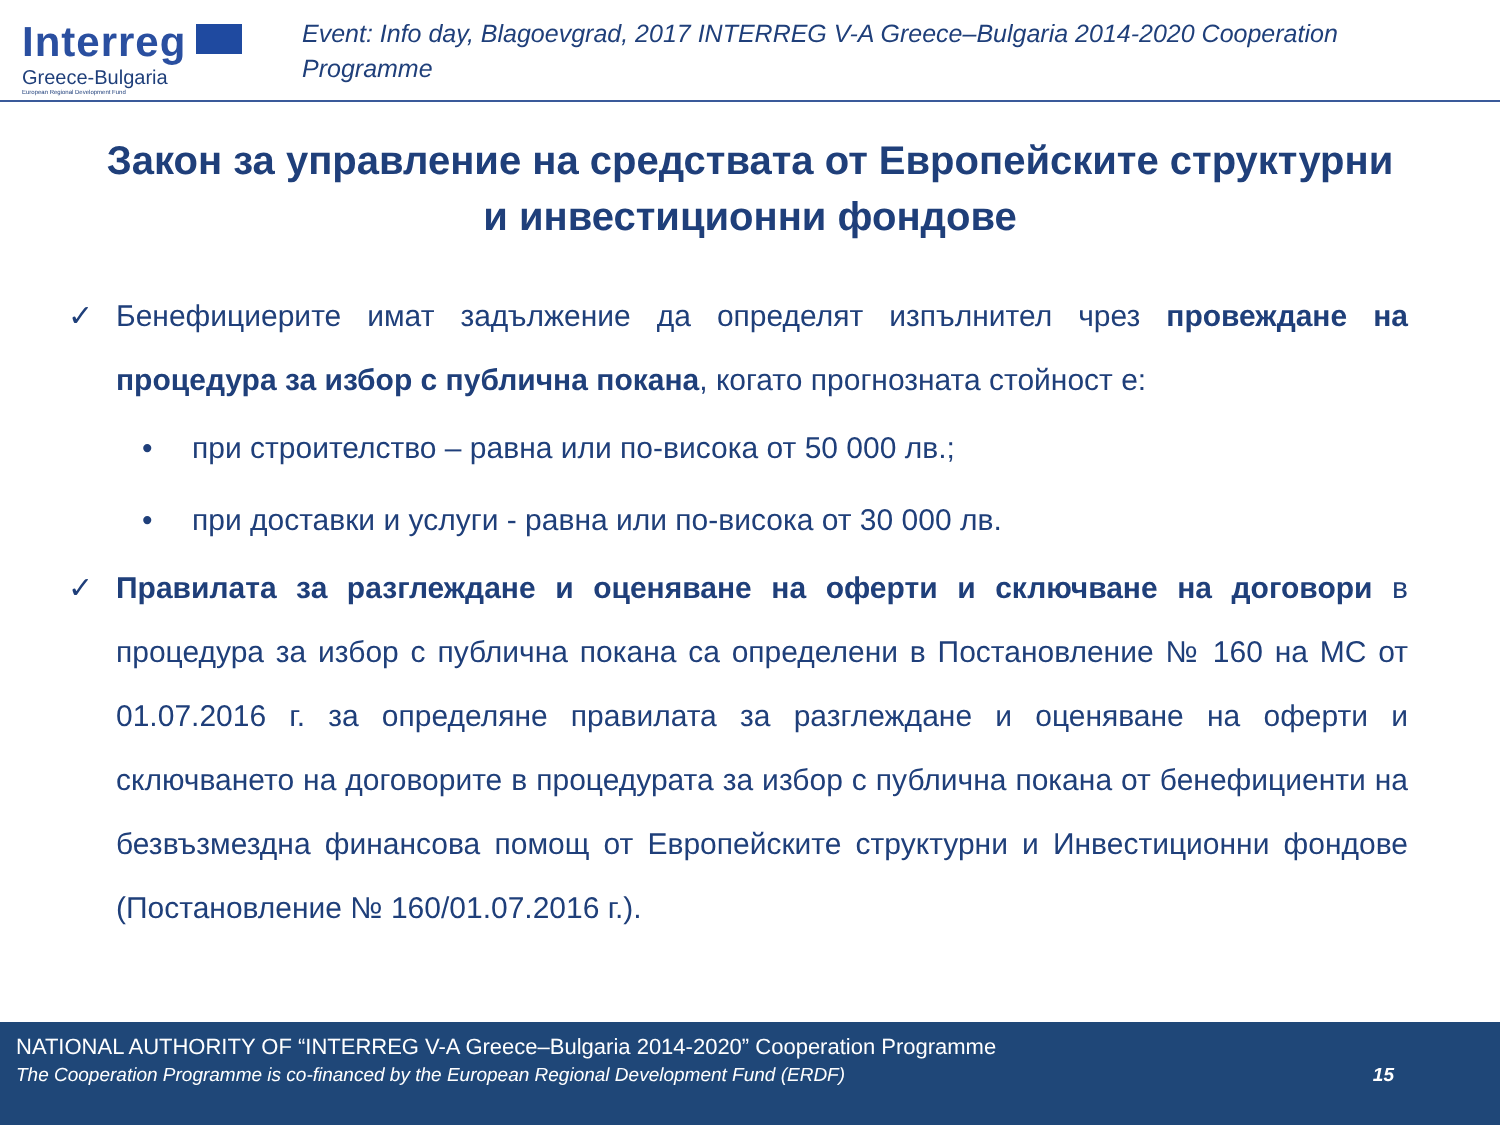Interreg
Greece-Bulgaria
European Regional Development Fund
Event: Info day, Blagoevgrad, 2017 INTERREG V-A Greece–Bulgaria 2014-2020 Cooperation Programme
Закон за управление на средствата от Европейските структурни и инвестиционни фондове
✓ Бенефициерите имат задължение да определят изпълнител чрез провеждане на процедура за избор с публична покана, когато прогнозната стойност е:
• при строителство – равна или по-висока от 50 000 лв.;
• при доставки и услуги - равна или по-висока от 30 000 лв.
✓ Правилата за разглеждане и оценяване на оферти и сключване на договори в процедура за избор с публична покана са определени в Постановление № 160 на МС от 01.07.2016 г. за определяне правилата за разглеждане и оценяване на оферти и сключването на договорите в процедурата за избор с публична покана от бенефициенти на безвъзмездна финансова помощ от Европейските структурни и Инвестиционни фондове (Постановление № 160/01.07.2016 г.).
NATIONAL AUTHORITY OF “INTERREG V-A Greece–Bulgaria 2014-2020” Cooperation Programme
The Cooperation Programme is co-financed by the European Regional Development Fund (ERDF) 15